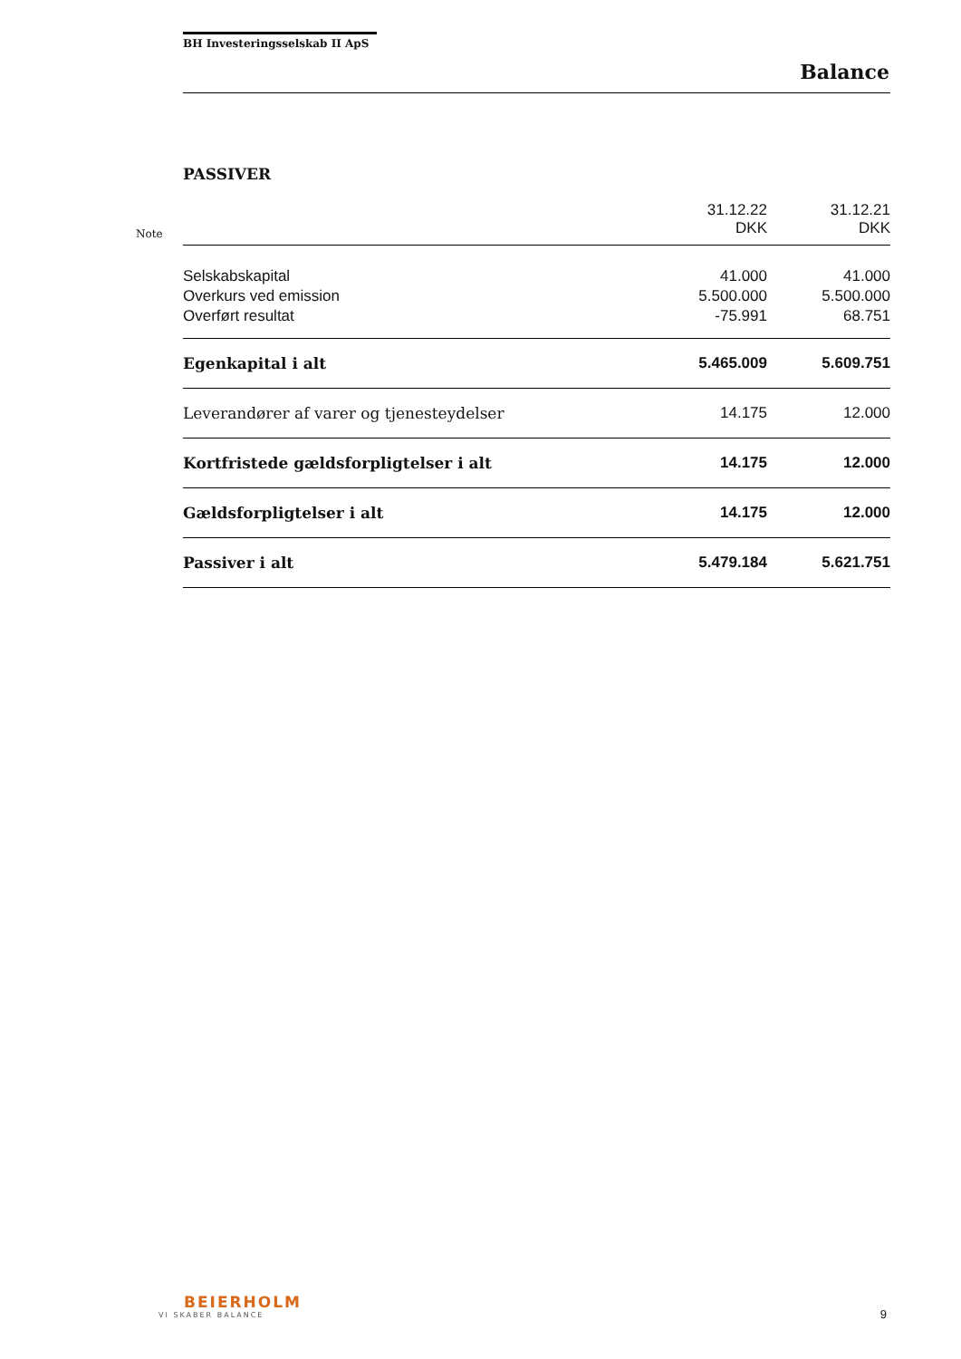BH Investeringsselskab II ApS
Balance
PASSIVER
| Note | | 31.12.22 DKK | 31.12.21 DKK |
| | Selskabskapital | 41.000 | 41.000 |
| | Overkurs ved emission | 5.500.000 | 5.500.000 |
| | Overført resultat | -75.991 | 68.751 |
| | Egenkapital i alt | 5.465.009 | 5.609.751 |
| | Leverandører af varer og tjenesteydelser | 14.175 | 12.000 |
| | Kortfristede gældsforpligtelser i alt | 14.175 | 12.000 |
| | Gældsforpligtelser i alt | 14.175 | 12.000 |
| | Passiver i alt | 5.479.184 | 5.621.751 |
BEIERHOLM
VI SKABER BALANCE
9